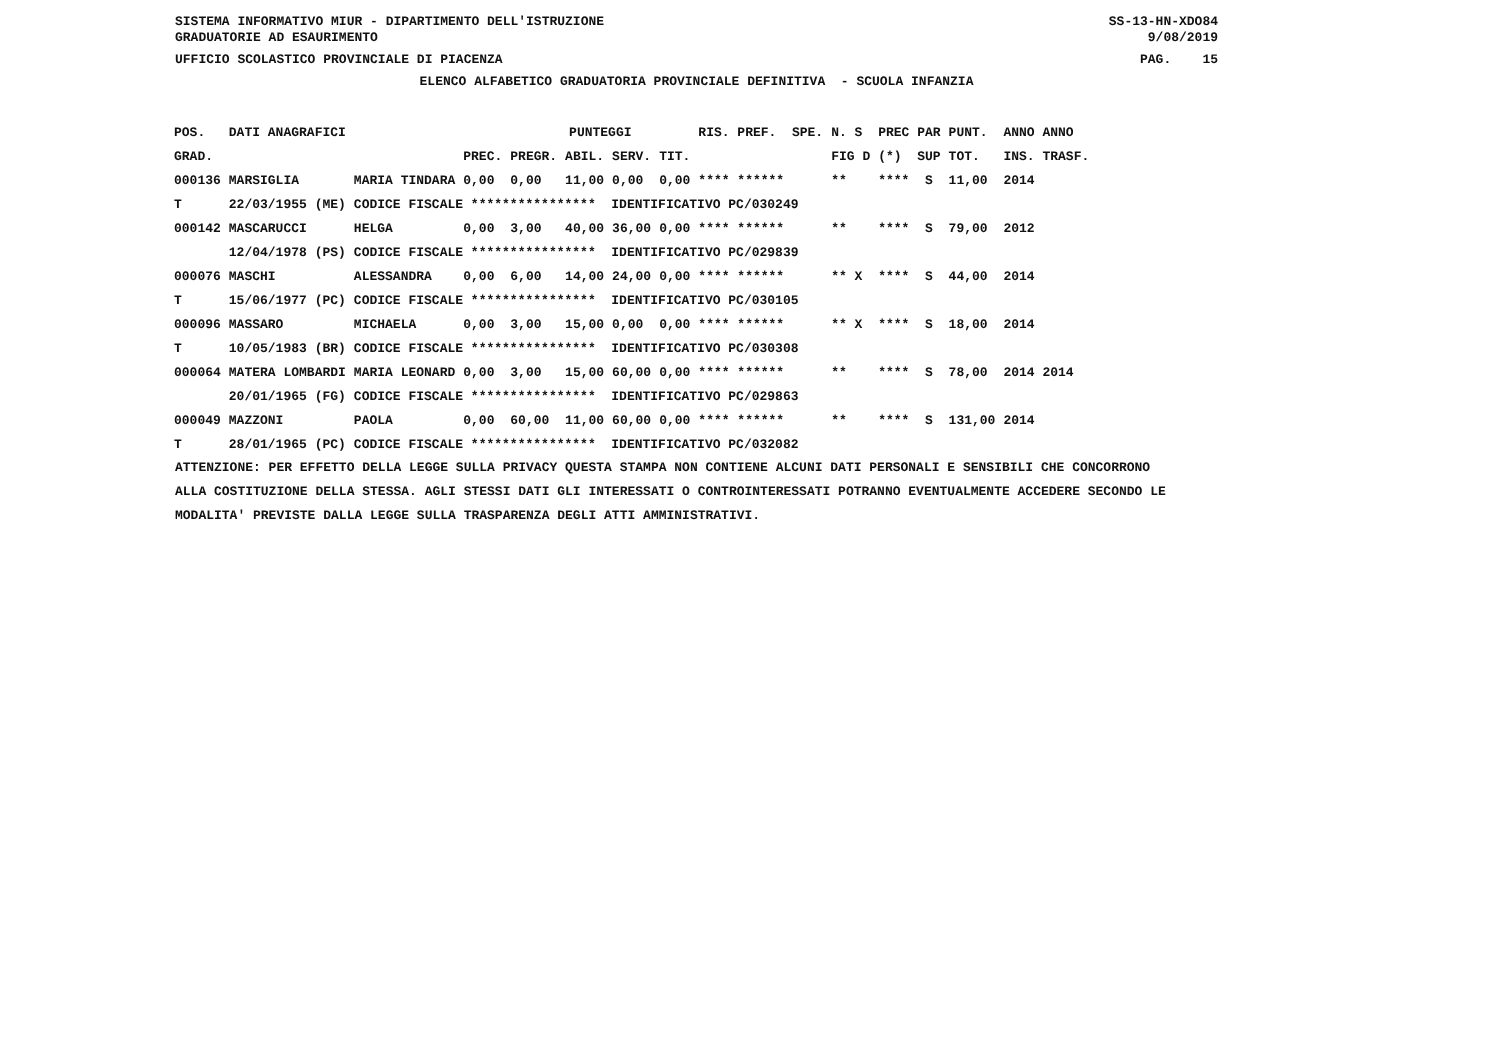SISTEMA INFORMATIVO MIUR - DIPARTIMENTO DELL'ISTRUZIONE SS-13-HN-XDO84
GRADUATORIE AD ESAURIMENTO 9/08/2019
UFFICIO SCOLASTICO PROVINCIALE DI PIACENZA PAG. 15
ELENCO ALFABETICO GRADUATORIA PROVINCIALE DEFINITIVA - SCUOLA INFANZIA
| POS. | DATI ANAGRAFICI | | | PUNTEGGI | | | | RIS. PREF. SPE. | N. S | PREC PAR | PUNT. | ANNO ANNO |
| --- | --- | --- | --- | --- | --- | --- | --- | --- | --- | --- | --- | --- |
| GRAD. | | | PREC. | PREGR. | ABIL. | SERV. | TIT. | | FIG D | (*) SUP | TOT. | INS. TRASF. |
| 000136 | MARSIGLIA | MARIA TINDARA | 0,00 | 0,00 | 11,00 | 0,00 | 0,00 | **** ****** | ** | **** S | 11,00 | 2014 |
| T | 22/03/1955 (ME) | CODICE FISCALE **************** IDENTIFICATIVO PC/030249 | | | | | | | | | | |
| 000142 | MASCARUCCI | HELGA | 0,00 | 3,00 | 40,00 | 36,00 | 0,00 | **** ****** | ** | **** S | 79,00 | 2012 |
| | 12/04/1978 (PS) | CODICE FISCALE **************** IDENTIFICATIVO PC/029839 | | | | | | | | | | |
| 000076 | MASCHI | ALESSANDRA | 0,00 | 6,00 | 14,00 | 24,00 | 0,00 | **** ****** | ** X | **** S | 44,00 | 2014 |
| T | 15/06/1977 (PC) | CODICE FISCALE **************** IDENTIFICATIVO PC/030105 | | | | | | | | | | |
| 000096 | MASSARO | MICHAELA | 0,00 | 3,00 | 15,00 | 0,00 | 0,00 | **** ****** | ** X | **** S | 18,00 | 2014 |
| T | 10/05/1983 (BR) | CODICE FISCALE **************** IDENTIFICATIVO PC/030308 | | | | | | | | | | |
| 000064 | MATERA LOMBARDI | MARIA LEONARD | 0,00 | 3,00 | 15,00 | 60,00 | 0,00 | **** ****** | ** | **** S | 78,00 | 2014 2014 |
| | 20/01/1965 (FG) | CODICE FISCALE **************** IDENTIFICATIVO PC/029863 | | | | | | | | | | |
| 000049 | MAZZONI | PAOLA | 0,00 | 60,00 | 11,00 | 60,00 | 0,00 | **** ****** | ** | **** S | 131,00 | 2014 |
| T | 28/01/1965 (PC) | CODICE FISCALE **************** IDENTIFICATIVO PC/032082 | | | | | | | | | | |
ATTENZIONE: PER EFFETTO DELLA LEGGE SULLA PRIVACY QUESTA STAMPA NON CONTIENE ALCUNI DATI PERSONALI E SENSIBILI CHE CONCORRONO ALLA COSTITUZIONE DELLA STESSA. AGLI STESSI DATI GLI INTERESSATI O CONTROINTERESSATI POTRANNO EVENTUALMENTE ACCEDERE SECONDO LE MODALITA' PREVISTE DALLA LEGGE SULLA TRASPARENZA DEGLI ATTI AMMINISTRATIVI.